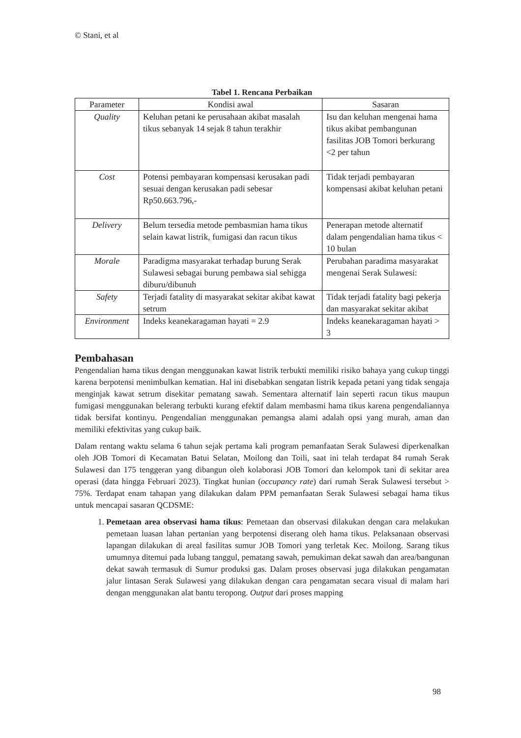© Stani, et al
Tabel 1. Rencana Perbaikan
| Parameter | Kondisi awal | Sasaran |
| --- | --- | --- |
| Quality | Keluhan petani ke perusahaan akibat masalah tikus sebanyak 14 sejak 8 tahun terakhir | Isu dan keluhan mengenai hama tikus akibat pembangunan fasilitas JOB Tomori berkurang <2 per tahun |
| Cost | Potensi pembayaran kompensasi kerusakan padi sesuai dengan kerusakan padi sebesar Rp50.663.796,- | Tidak terjadi pembayaran kompensasi akibat keluhan petani |
| Delivery | Belum tersedia metode pembasmian hama tikus selain kawat listrik, fumigasi dan racun tikus | Penerapan metode alternatif dalam pengendalian hama tikus < 10 bulan |
| Morale | Paradigma masyarakat terhadap burung Serak Sulawesi sebagai burung pembawa sial sehigga diburu/dibunuh | Perubahan paradima masyarakat mengenai Serak Sulawesi: |
| Safety | Terjadi fatality di masyarakat sekitar akibat kawat setrum | Tidak terjadi fatality bagi pekerja dan masyarakat sekitar akibat |
| Environment | Indeks keanekaragaman hayati = 2.9 | Indeks keanekaragaman hayati > 3 |
Pembahasan
Pengendalian hama tikus dengan menggunakan kawat listrik terbukti memiliki risiko bahaya yang cukup tinggi karena berpotensi menimbulkan kematian. Hal ini disebabkan sengatan listrik kepada petani yang tidak sengaja menginjak kawat setrum disekitar pematang sawah. Sementara alternatif lain seperti racun tikus maupun fumigasi menggunakan belerang terbukti kurang efektif dalam membasmi hama tikus karena pengendaliannya tidak bersifat kontinyu. Pengendalian menggunakan pemangsa alami adalah opsi yang murah, aman dan memiliki efektivitas yang cukup baik.
Dalam rentang waktu selama 6 tahun sejak pertama kali program pemanfaatan Serak Sulawesi diperkenalkan oleh JOB Tomori di Kecamatan Batui Selatan, Moilong dan Toili, saat ini telah terdapat 84 rumah Serak Sulawesi dan 175 tenggeran yang dibangun oleh kolaborasi JOB Tomori dan kelompok tani di sekitar area operasi (data hingga Februari 2023). Tingkat hunian (occupancy rate) dari rumah Serak Sulawesi tersebut > 75%. Terdapat enam tahapan yang dilakukan dalam PPM pemanfaatan Serak Sulawesi sebagai hama tikus untuk mencapai sasaran QCDSME:
1. Pemetaan area observasi hama tikus: Pemetaan dan observasi dilakukan dengan cara melakukan pemetaan luasan lahan pertanian yang berpotensi diserang oleh hama tikus. Pelaksanaan observasi lapangan dilakukan di areal fasilitas sumur JOB Tomori yang terletak Kec. Moilong. Sarang tikus umumnya ditemui pada lubang tanggul, pematang sawah, pemukiman dekat sawah dan area/bangunan dekat sawah termasuk di Sumur produksi gas. Dalam proses observasi juga dilakukan pengamatan jalur lintasan Serak Sulawesi yang dilakukan dengan cara pengamatan secara visual di malam hari dengan menggunakan alat bantu teropong. Output dari proses mapping
98